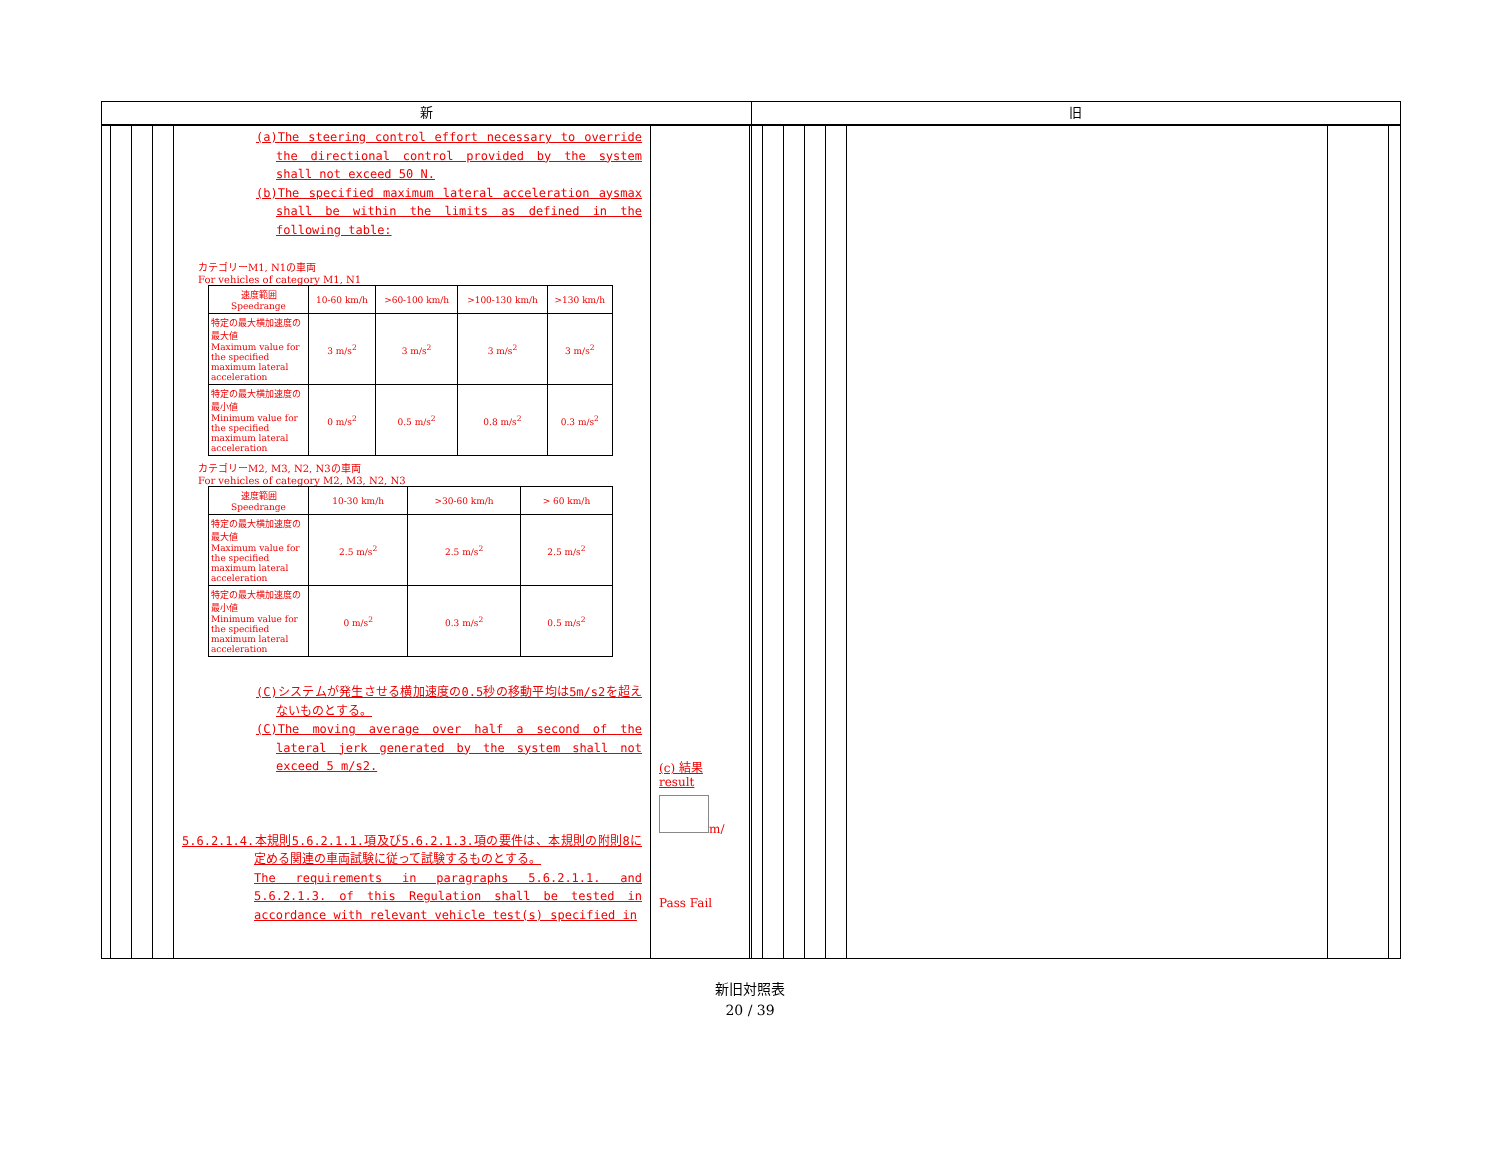新
(a)The steering control effort necessary to override the directional control provided by the system shall not exceed 50 N.
(b)The specified maximum lateral acceleration aysmax shall be within the limits as defined in the following table:
カテゴリーM1, N1の車両
For vehicles of category M1, N1
| 速度範囲 Speedrange | 10-60 km/h | >60-100 km/h | >100-130 km/h | >130 km/h |
| 特定の最大横加速度の最大値 Maximum value for the specified maximum lateral acceleration | 3 m/s<sup>2</sup> | 3 m/s<sup>2</sup> | 3 m/s<sup>2</sup> | 3 m/s<sup>2</sup> |
| 特定の最大横加速度の最小値 Minimum value for the specified maximum lateral acceleration | 0 m/s<sup>2</sup> | 0.5 m/s<sup>2</sup> | 0.8 m/s<sup>2</sup> | 0.3 m/s<sup>2</sup> |
カテゴリーM2, M3, N2, N3の車両
For vehicles of category M2, M3, N2, N3
| 速度範囲 Speedrange | 10-30 km/h | >30-60 km/h | > 60 km/h |
| 特定の最大横加速度の最大値 Maximum value for the specified maximum lateral acceleration | 2.5 m/s<sup>2</sup> | 2.5 m/s<sup>2</sup> | 2.5 m/s<sup>2</sup> |
| 特定の最大横加速度の最小値 Minimum value for the specified maximum lateral acceleration | 0 m/s<sup>2</sup> | 0.3 m/s<sup>2</sup> | 0.5 m/s<sup>2</sup> |
(C)システムが発生させる横加速度の0.5秒の移動平均は5m/s2を超えないものとする。
(C)The moving average over half a second of the lateral jerk generated by the system shall not exceed 5 m/s2.
5.6.2.1.4.本規則5.6.2.1.1.項及び5.6.2.1.3.項の要件は、本規則の附則8に定める関連の車両試験に従って試験するものとする。
The requirements in paragraphs 5.6.2.1.1. and 5.6.2.1.3. of this Regulation shall be tested in accordance with relevant vehicle test(s) specified in
(c) 結果
result
m/
Pass Fail
旧
新旧対照表
20 / 39